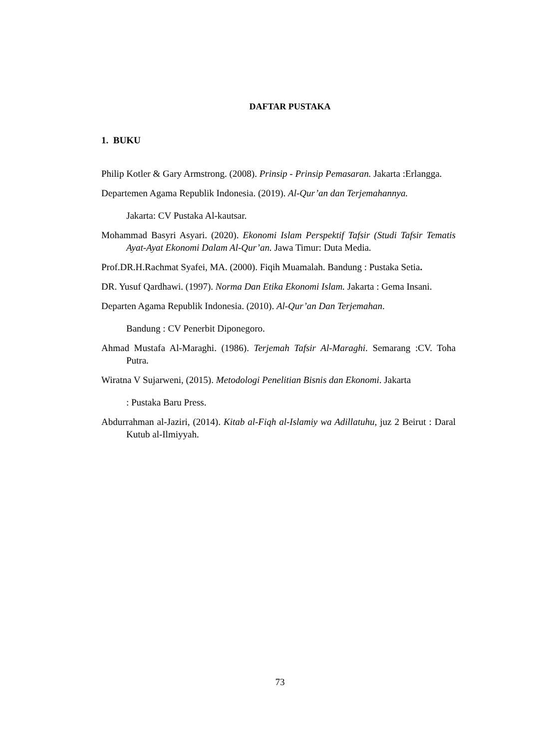DAFTAR PUSTAKA
1. BUKU
Philip Kotler & Gary Armstrong. (2008). Prinsip - Prinsip Pemasaran. Jakarta :Erlangga.
Departemen Agama Republik Indonesia. (2019). Al-Qur’an dan Terjemahannya. Jakarta: CV Pustaka Al-kautsar.
Mohammad Basyri Asyari. (2020). Ekonomi Islam Perspektif Tafsir (Studi Tafsir Tematis Ayat-Ayat Ekonomi Dalam Al-Qur’an. Jawa Timur: Duta Media.
Prof.DR.H.Rachmat Syafei, MA. (2000). Fiqih Muamalah. Bandung : Pustaka Setia.
DR. Yusuf Qardhawi. (1997). Norma Dan Etika Ekonomi Islam. Jakarta : Gema Insani.
Departen Agama Republik Indonesia. (2010). Al-Qur’an Dan Terjemahan. Bandung : CV Penerbit Diponegoro.
Ahmad Mustafa Al-Maraghi. (1986). Terjemah Tafsir Al-Maraghi. Semarang :CV. Toha Putra.
Wiratna V Sujarweni, (2015). Metodologi Penelitian Bisnis dan Ekonomi. Jakarta : Pustaka Baru Press.
Abdurrahman al-Jaziri, (2014). Kitab al-Fiqh al-Islamiy wa Adillatuhu, juz 2 Beirut : Daral Kutub al-Ilmiyyah.
73